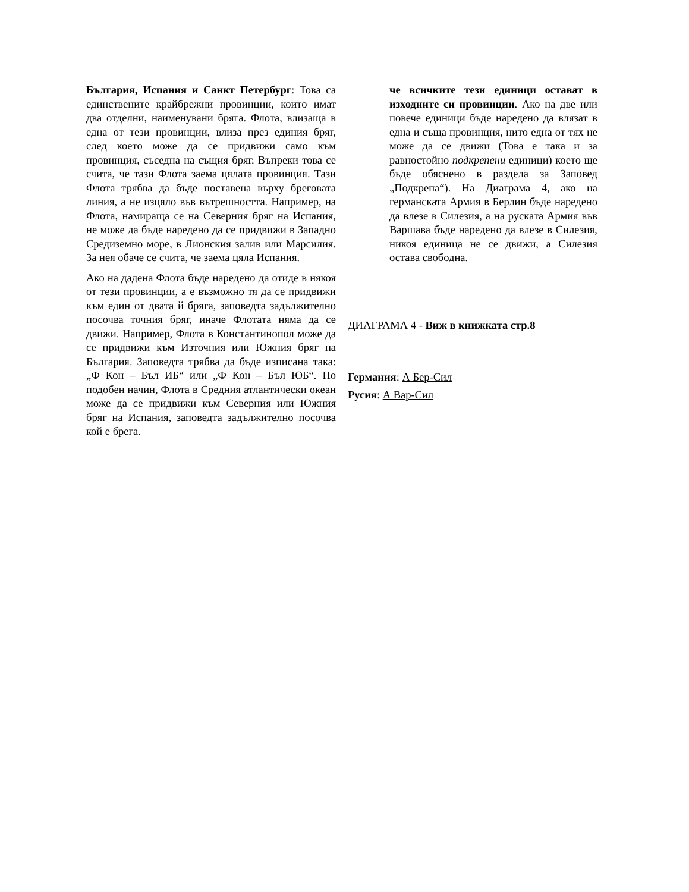България, Испания и Санкт Петербург: Това са единствените крайбрежни провинции, които имат два отделни, наименувани бряга. Флота, влизаща в една от тези провинции, влиза през единия бряг, след което може да се придвижи само към провинция, съседна на същия бряг. Въпреки това се счита, че тази Флота заема цялата провинция. Тази Флота трябва да бъде поставена върху бреговата линия, а не изцяло във вътрешността. Например, на Флота, намираща се на Северния бряг на Испания, не може да бъде наредено да се придвижи в Западно Средиземно море, в Лионския залив или Марсилия. За нея обаче се счита, че заема цяла Испания.
Ако на дадена Флота бъде наредено да отиде в някоя от тези провинции, а е възможно тя да се придвижи към един от двата й бряга, заповедта задължително посочва точния бряг, иначе Флотата няма да се движи. Например, Флота в Константинопол може да се придвижи към Източния или Южния бряг на България. Заповедта трябва да бъде изписана така: „Ф Кон – Бъл ИБ“ или „Ф Кон – Бъл ЮБ“. По подобен начин, Флота в Средния атлантически океан може да се придвижи към Северния или Южния бряг на Испания, заповедта задължително посочва кой е брега.
че всичките тези единици остават в изходните си провинции. Ако на две или повече единици бъде наредено да влязат в една и съща провинция, нито една от тях не може да се движи (Това е така и за равностойно подкрепени единици) което ще бъде обяснено в раздела за Заповед „Подкрепа“). На Диаграма 4, ако на германската Армия в Берлин бъде наредено да влезе в Силезия, а на руската Армия във Варшава бъде наредено да влезе в Силезия, никоя единица не се движи, а Силезия остава свободна.
ДИАГРАМА 4 - Виж в книжката стр.8
Германия: А Бер-Сил
Русия: А Вар-Сил